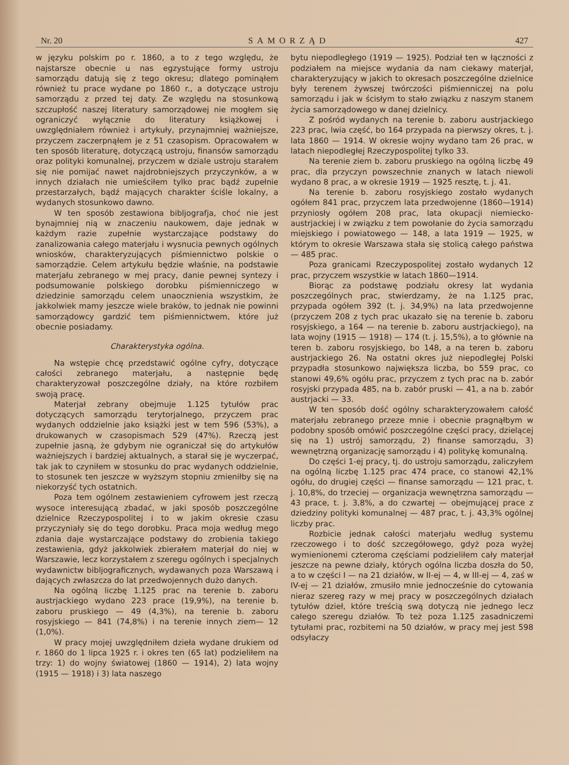Nr. 20 SAMORZĄD 427
w języku polskim po r. 1860, a to z tego względu, że najstarsze obecnie u nas egzystujące formy ustroju samorządu datują się z tego okresu; dlatego pominąłem również tu prace wydane po 1860 r., a dotyczące ustroju samorządu z przed tej daty. Ze względu na stosunkową szczupłość naszej literatury samorządowej nie mogłem się ograniczyć wyłącznie do literatury książkowej i uwzględniałem również i artykuły, przynajmniej ważniejsze, przyczem zaczerpnąłem je z 51 czasopism. Opracowałem w ten sposób literaturę, dotyczącą ustroju, finansów samorządu oraz polityki komunalnej, przyczem w dziale ustroju starałem się nie pomijać nawet najdrobniejszych przyczynków, a w innych działach nie umieściłem tylko prac bądź zupełnie przestarzałych, bądź mających charakter ściśle lokalny, a wydanych stosunkowo dawno.
W ten sposób zestawiona bibljografja, choć nie jest bynajmniej nią w znaczeniu naukowem, daje jednak w każdym razie zupełnie wystarczające podstawy do zanalizowania całego materjału i wysnucia pewnych ogólnych wniosków, charakteryzujących piśmiennictwo polskie o samorządzie. Celem artykułu będzie właśnie, na podstawie materjału zebranego w mej pracy, danie pewnej syntezy i podsumowanie polskiego dorobku piśmienniczego w dziedzinie samorządu celem unaocznienia wszystkim, że jakkolwiek mamy jeszcze wiele braków, to jednak nie powinni samorządowcy gardzić tem piśmiennictwem, które już obecnie posiadamy.
Charakterystyka ogólna.
Na wstępie chcę przedstawić ogólne cyfry, dotyczące całości zebranego materjału, a następnie będę charakteryzował poszczególne działy, na które rozbiłem swoją pracę.
Materjał zebrany obejmuje 1.125 tytułów prac dotyczących samorządu terytorjalnego, przyczem prac wydanych oddzielnie jako książki jest w tem 596 (53%), a drukowanych w czasopismach 529 (47%). Rzeczą jest zupełnie jasną, że gdybym nie ograniczał się do artykułów ważniejszych i bardziej aktualnych, a starał się je wyczerpać, tak jak to czyniłem w stosunku do prac wydanych oddzielnie, to stosunek ten jeszcze w wyższym stopniu zmieniłby się na niekorzyść tych ostatnich.
Poza tem ogólnem zestawieniem cyfrowem jest rzeczą wysoce interesującą zbadać, w jaki sposób poszczególne dzielnice Rzeczypospolitej i to w jakim okresie czasu przyczyniały się do tego dorobku. Praca moja według mego zdania daje wystarczające podstawy do zrobienia takiego zestawienia, gdyż jakkolwiek zbierałem materjał do niej w Warszawie, lecz korzystałem z szeregu ogólnych i specjalnych wydawnictw bibljograficznych, wydawanych poza Warszawą i dających zwłaszcza do lat przedwojennych dużo danych.
Na ogólną liczbę 1.125 prac na terenie b. zaboru austrjackiego wydano 223 prace (19,9%), na terenie b. zaboru pruskiego — 49 (4,3%), na terenie b. zaboru rosyjskiego — 841 (74,8%) i na terenie innych ziem— 12 (1,0%).
W pracy mojej uwzględniłem dzieła wydane drukiem od r. 1860 do 1 lipca 1925 r. i okres ten (65 lat) podzieliłem na trzy: 1) do wojny światowej (1860 — 1914), 2) lata wojny (1915 — 1918) i 3) lata naszego
bytu niepodległego (1919 — 1925). Podział ten w łączności z podziałem na miejsce wydania da nam ciekawy materjał, charakteryzujący w jakich to okresach poszczególne dzielnice były terenem żywszej twórczości piśmienniczej na polu samorządu i jak w ścisłym to stało związku z naszym stanem życia samorządowego w danej dzielnicy.
Z pośród wydanych na terenie b. zaboru austrjackiego 223 prac, lwia część, bo 164 przypada na pierwszy okres, t. j. lata 1860 — 1914. W okresie wojny wydano tam 26 prac, w latach niepodległej Rzeczypospolitej tylko 33.
Na terenie ziem b. zaboru pruskiego na ogólną liczbę 49 prac, dla przyczyn powszechnie znanych w latach niewoli wydano 8 prac, a w okresie 1919 — 1925 resztę, t. j. 41.
Na terenie b. zaboru rosyjskiego zostało wydanych ogółem 841 prac, przyczem lata przedwojenne (1860—1914) przyniosły ogółem 208 prac, lata okupacji niemiecko-austrjackiej i w związku z tem powołanie do życia samorządu miejskiego i powiatowego — 148, a lata 1919 — 1925, w którym to okresie Warszawa stała się stolicą całego państwa — 485 prac.
Poza granicami Rzeczypospolitej zostało wydanych 12 prac, przyczem wszystkie w latach 1860—1914.
Biorąc za podstawę podziału okresy lat wydania poszczególnych prac, stwierdzamy, że na 1.125 prac, przypada ogółem 392 (t. j. 34,9%) na lata przedwojenne (przyczem 208 z tych prac ukazało się na terenie b. zaboru rosyjskiego, a 164 — na terenie b. zaboru austrjackiego), na lata wojny (1915 — 1918) — 174 (t. j. 15,5%), a to głównie na teren b. zaboru rosyjskiego, bo 148, a na teren b. zaboru austrjackiego 26. Na ostatni okres już niepodległej Polski przypadła stosunkowo największa liczba, bo 559 prac, co stanowi 49,6% ogółu prac, przyczem z tych prac na b. zabór rosyjski przypada 485, na b. zabór pruski — 41, a na b. zabór austrjacki — 33.
W ten sposób dość ogólny scharakteryzowałem całość materjału zebranego przeze mnie i obecnie pragnąłbym w podobny sposób omówić poszczególne części pracy, dzielącej się na 1) ustrój samorządu, 2) finanse samorządu, 3) wewnętrzną organizację samorządu i 4) politykę komunalną.
Do części 1-ej pracy, tj. do ustroju samorządu, zaliczyłem na ogólną liczbę 1.125 prac 474 prace, co stanowi 42,1% ogółu, do drugiej części — finanse samorządu — 121 prac, t. j. 10,8%, do trzeciej — organizacja wewnętrzna samorządu — 43 prace, t. j. 3,8%, a do czwartej — obejmującej prace z dziedziny polityki komunalnej — 487 prac, t. j. 43,3% ogólnej liczby prac.
Rozbicie jednak całości materjału według systemu rzeczowego i to dość szczegółowego, gdyż poza wyżej wymienionemi czteroma częściami podzieliłem cały materjał jeszcze na pewne działy, których ogólna liczba doszła do 50, a to w części I — na 21 działów, w II-ej — 4, w III-ej — 4, zaś w IV-ej — 21 działów, zmusiło mnie jednocześnie do cytowania nieraz szereg razy w mej pracy w poszczególnych działach tytułów dzieł, które treścią swą dotyczą nie jednego lecz całego szeregu działów. To też poza 1.125 zasadniczemi tytułami prac, rozbitemi na 50 działów, w pracy mej jest 598 odsyłaczy